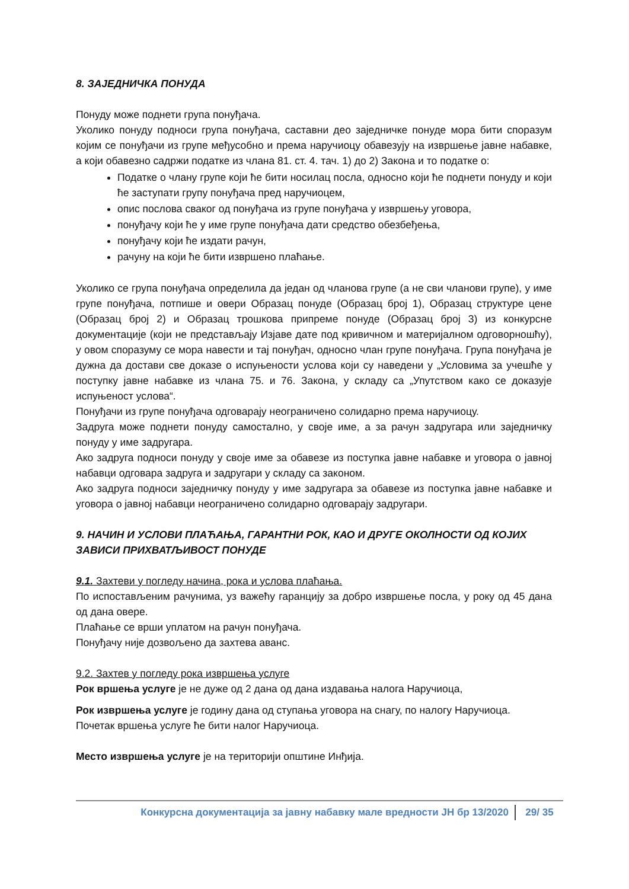8. ЗАЈЕДНИЧКА ПОНУДА
Понуду може поднети група понуђача.
Уколико понуду подноси група понуђача, саставни део заједничке понуде мора бити споразум којим се понуђачи из групе међусобно и према наручиоцу обавезују на извршење јавне набавке, а који обавезно садржи податке из члана 81. ст. 4. тач. 1) до 2) Закона и то податке о:
Податке о члану групе који ће бити носилац посла, односно који ће поднети понуду и који ће заступати групу понуђача пред наручиоцем,
опис послова сваког од понуђача из групе понуђача у извршењу уговора,
понуђачу који ће у име групе понуђача дати средство обезбеђења,
понуђачу који ће издати рачун,
рачуну на који ће бити извршено плаћање.
Уколико се група понуђача определила да један од чланова групе (а не сви чланови групе), у име групе понуђача, потпише и овери Образац понуде (Образац број 1), Образац структуре цене (Образац број 2) и Образац трошкова припреме понуде (Образац број 3) из конкурсне документације (који не представљају Изјаве дате под кривичном и материјалном одговорношћу), у овом споразуму се мора навести и тај понуђач, односно члан групе понуђача. Група понуђача је дужна да достави све доказе о испуњености услова који су наведени у „Условима за учешће у поступку јавне набавке из члана 75. и 76. Закона, у складу са „Упутством како се доказује испуњеност услова“.
Понуђачи из групе понуђача одговарају неограничено солидарно према наручиоцу.
Задруга може поднети понуду самостално, у своје име, а за рачун задругара или заједничку понуду у име задругара.
Ако задруга подноси понуду у своје име за обавезе из поступка јавне набавке и уговора о јавној набавци одговара задруга и задругари у складу са законом.
Ако задруга подноси заједничку понуду у име задругара за обавезе из поступка јавне набавке и уговора о јавној набавци неограничено солидарно одговарају задругари.
9. НАЧИН И УСЛОВИ ПЛАЋАЊА, ГАРАНТНИ РОК, КАО И ДРУГЕ ОКОЛНОСТИ ОД КОЈИХ ЗАВИСИ ПРИХВАТЉИВОСТ ПОНУДЕ
9.1. Захтеви у погледу начина, рока и услова плаћања.
По испостављеним рачунима, уз важећу гаранцију за добро извршење посла, у року од 45 дана од дана овере.
Плаћање се врши уплатом на рачун понуђача.
Понуђачу није дозвољено да захтева аванс.
9.2. Захтев у погледу рока извршења услуге
Рок вршења услуге је не дуже од 2 дана од дана издавања налога Наручиоца,
Рок извршења услуге је годину дана од ступања уговора на снагу, по налогу Наручиоца.
Почетак вршења услуге ће бити налог Наручиоца.
Место извршења услуге је на територији општине Инђија.
Конкурсна документација за јавну набавку мале вредности ЈН бр 13/2020 29/ 35